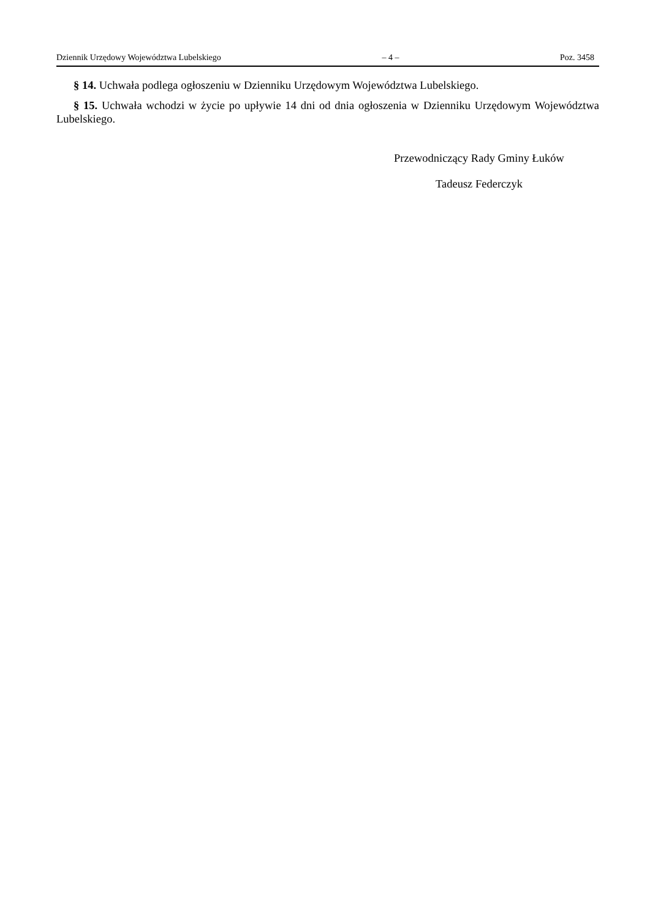Dziennik Urzędowy Województwa Lubelskiego – 4 – Poz. 3458
§ 14. Uchwała podlega ogłoszeniu w Dzienniku Urzędowym Województwa Lubelskiego.
§ 15. Uchwała wchodzi w życie po upływie 14 dni od dnia ogłoszenia w Dzienniku Urzędowym Województwa Lubelskiego.
Przewodniczący Rady Gminy Łuków
Tadeusz Federczyk